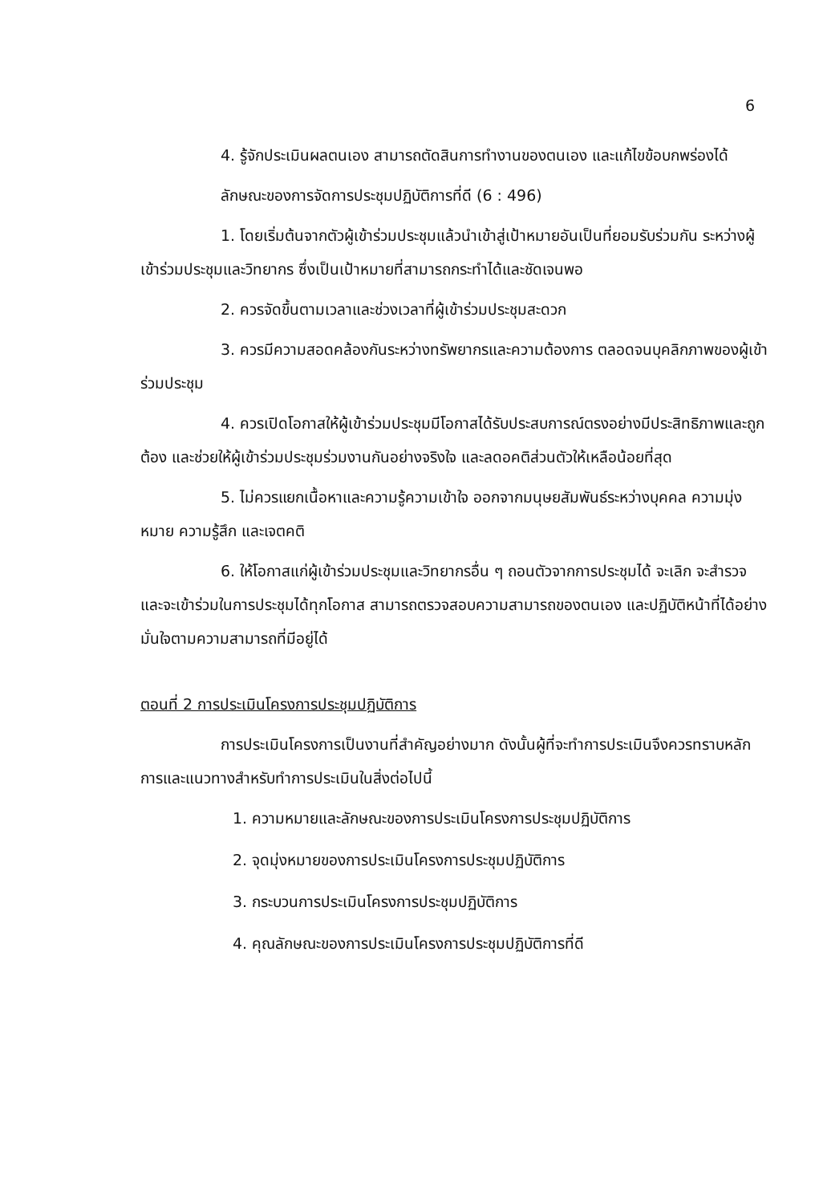6
4. รู้จักประเมินผลตนเอง สามารถตัดสินการทำงานของตนเอง และแก้ไขข้อบกพร่องได้
ลักษณะของการจัดการประชุมปฏิบัติการที่ดี (6 : 496)
1. โดยเริ่มต้นจากตัวผู้เข้าร่วมประชุมแล้วนำเข้าสู่เป้าหมายอันเป็นที่ยอมรับร่วมกัน ระหว่างผู้เข้าร่วมประชุมและวิทยากร ซึ่งเป็นเป้าหมายที่สามารถกระทำได้และชัดเจนพอ
2. ควรจัดขึ้นตามเวลาและช่วงเวลาที่ผู้เข้าร่วมประชุมสะดวก
3. ควรมีความสอดคล้องกันระหว่างทรัพยากรและความต้องการ ตลอดจนบุคลิกภาพของผู้เข้าร่วมประชุม
4. ควรเปิดโอกาสให้ผู้เข้าร่วมประชุมมีโอกาสได้รับประสบการณ์ตรงอย่างมีประสิทธิภาพและถูกต้อง และช่วยให้ผู้เข้าร่วมประชุมร่วมงานกันอย่างจริงใจ และลดอคติส่วนตัวให้เหลือน้อยที่สุด
5. ไม่ควรแยกเนื้อหาและความรู้ความเข้าใจ ออกจากมนุษยสัมพันธ์ระหว่างบุคคล ความมุ่งหมาย ความรู้สึก และเจตคติ
6. ให้โอกาสแก่ผู้เข้าร่วมประชุมและวิทยากรอื่น ๆ ถอนตัวจากการประชุมได้ จะเลิก จะสำรวจ และจะเข้าร่วมในการประชุมได้ทุกโอกาส สามารถตรวจสอบความสามารถของตนเอง และปฏิบัติหน้าที่ได้อย่างมั่นใจตามความสามารถที่มีอยู่ได้
ตอนที่ 2 การประเมินโครงการประชุมปฏิบัติการ
การประเมินโครงการเป็นงานที่สำคัญอย่างมาก ดังนั้นผู้ที่จะทำการประเมินจึงควรทราบหลักการและแนวทางสำหรับทำการประเมินในสิ่งต่อไปนี้
1. ความหมายและลักษณะของการประเมินโครงการประชุมปฏิบัติการ
2. จุดมุ่งหมายของการประเมินโครงการประชุมปฏิบัติการ
3. กระบวนการประเมินโครงการประชุมปฏิบัติการ
4. คุณลักษณะของการประเมินโครงการประชุมปฏิบัติการที่ดี